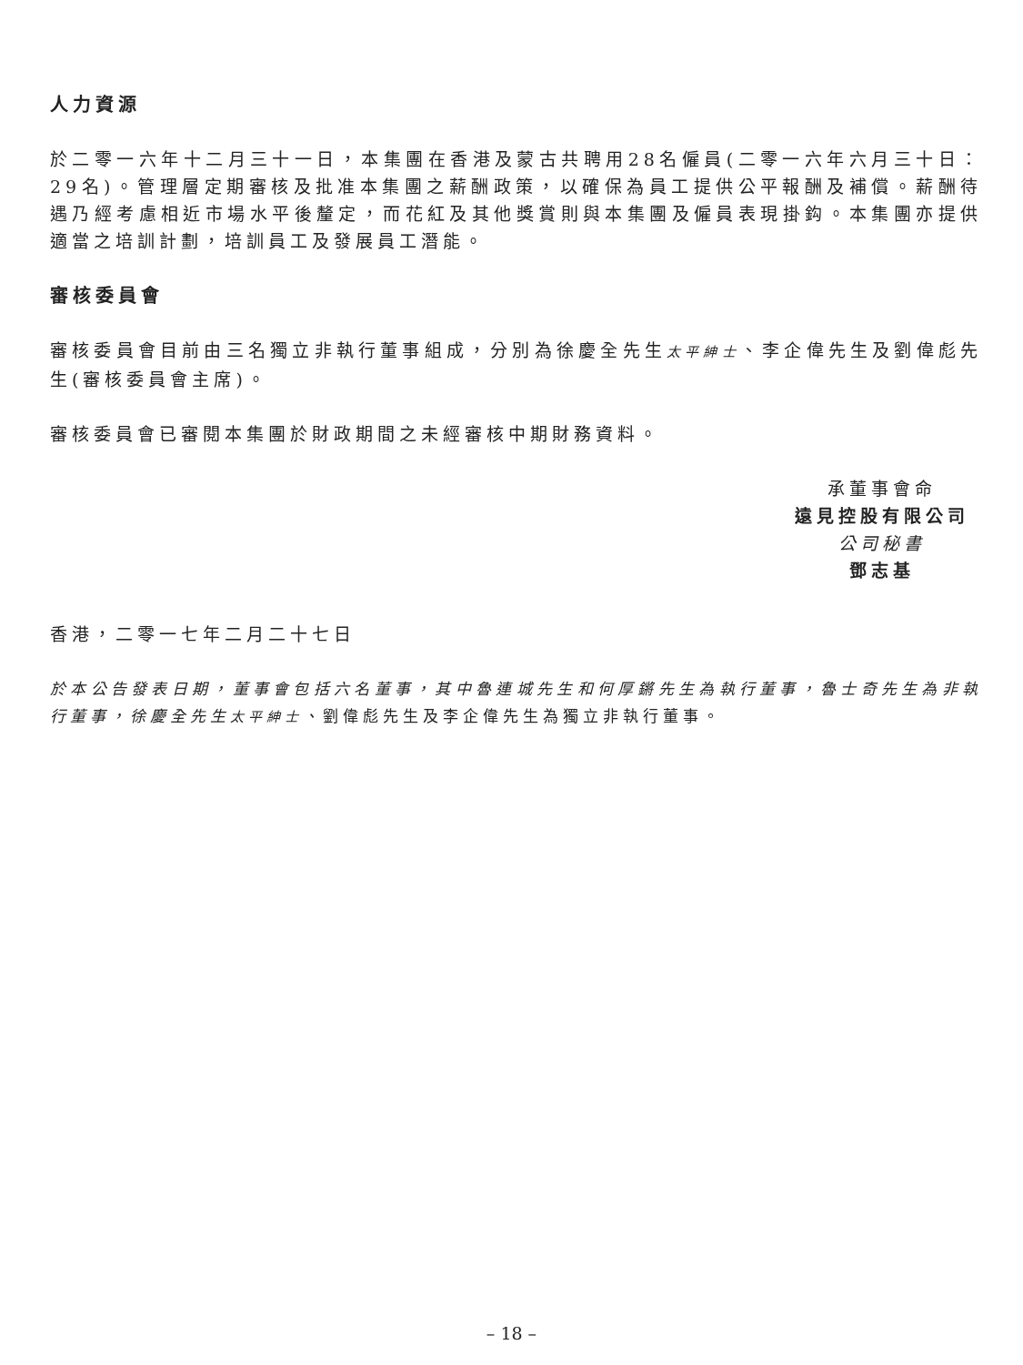人力資源
於二零一六年十二月三十一日，本集團在香港及蒙古共聘用28名僱員(二零一六年六月三十日：29名)。管理層定期審核及批准本集團之薪酬政策，以確保為員工提供公平報酬及補償。薪酬待遇乃經考慮相近市場水平後釐定，而花紅及其他獎賞則與本集團及僱員表現掛鈎。本集團亦提供適當之培訓計劃，培訓員工及發展員工潛能。
審核委員會
審核委員會目前由三名獨立非執行董事組成，分別為徐慶全先生太平紳士、李企偉先生及劉偉彪先生(審核委員會主席)。
審核委員會已審閱本集團於財政期間之未經審核中期財務資料。
承董事會命
遠見控股有限公司
公司秘書
鄧志基
香港，二零一七年二月二十七日
於本公告發表日期，董事會包括六名董事，其中魯連城先生和何厚鏘先生為執行董事，魯士奇先生為非執行董事，徐慶全先生太平紳士、劉偉彪先生及李企偉先生為獨立非執行董事。
– 18 –